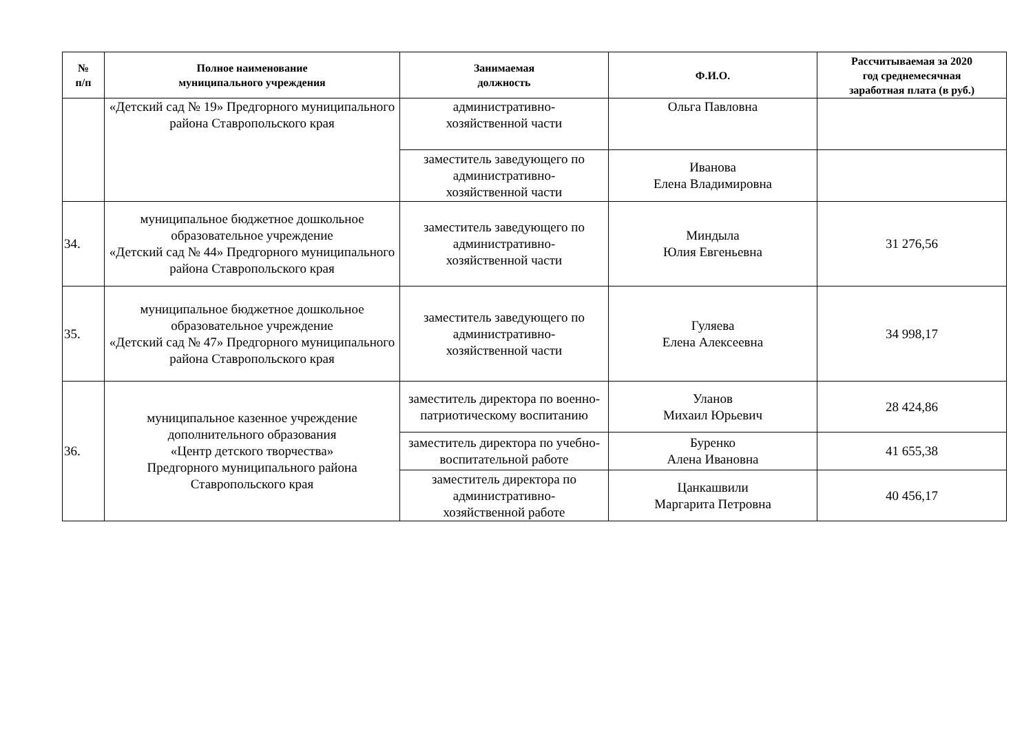| № п/п | Полное наименование муниципального учреждения | Занимаемая должность | Ф.И.О. | Рассчитываемая за 2020 год среднемесячная заработная плата (в руб.) |
| --- | --- | --- | --- | --- |
| | «Детский сад № 19» Предгорного муниципального района Ставропольского края | административно- хозяйственной части | Ольга Павловна | |
| | | заместитель заведующего по административно- хозяйственной части | Иванова Елена Владимировна | |
| 34. | муниципальное бюджетное дошкольное образовательное учреждение «Детский сад № 44» Предгорного муниципального района Ставропольского края | заместитель заведующего по административно- хозяйственной части | Миндыла Юлия Евгеньевна | 31 276,56 |
| 35. | муниципальное бюджетное дошкольное образовательное учреждение «Детский сад № 47» Предгорного муниципального района Ставропольского края | заместитель заведующего по административно- хозяйственной части | Гуляева Елена Алексеевна | 34 998,17 |
| 36. | муниципальное казенное учреждение дополнительного образования «Центр детского творчества» Предгорного муниципального района Ставропольского края | заместитель директора по военно-патриотическому воспитанию | Уланов Михаил Юрьевич | 28 424,86 |
| | | заместитель директора по учебно-воспитательной работе | Буренко Алена Ивановна | 41 655,38 |
| | | заместитель директора по административно- хозяйственной работе | Цанкашвили Маргарита Петровна | 40 456,17 |